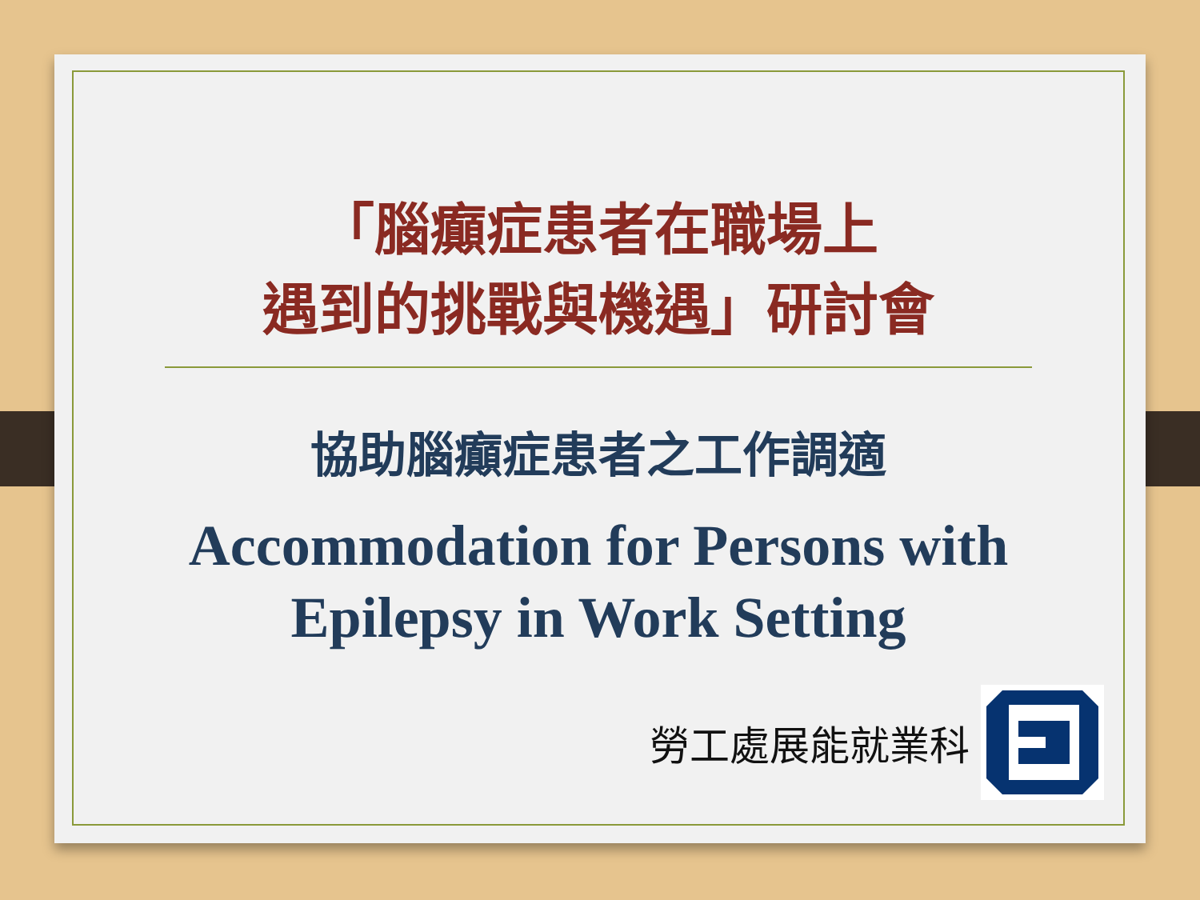「腦癲症患者在職場上
遇到的挑戰與機遇」研討會
協助腦癲症患者之工作調適
Accommodation for Persons with
Epilepsy in Work Setting
勞工處展能就業科